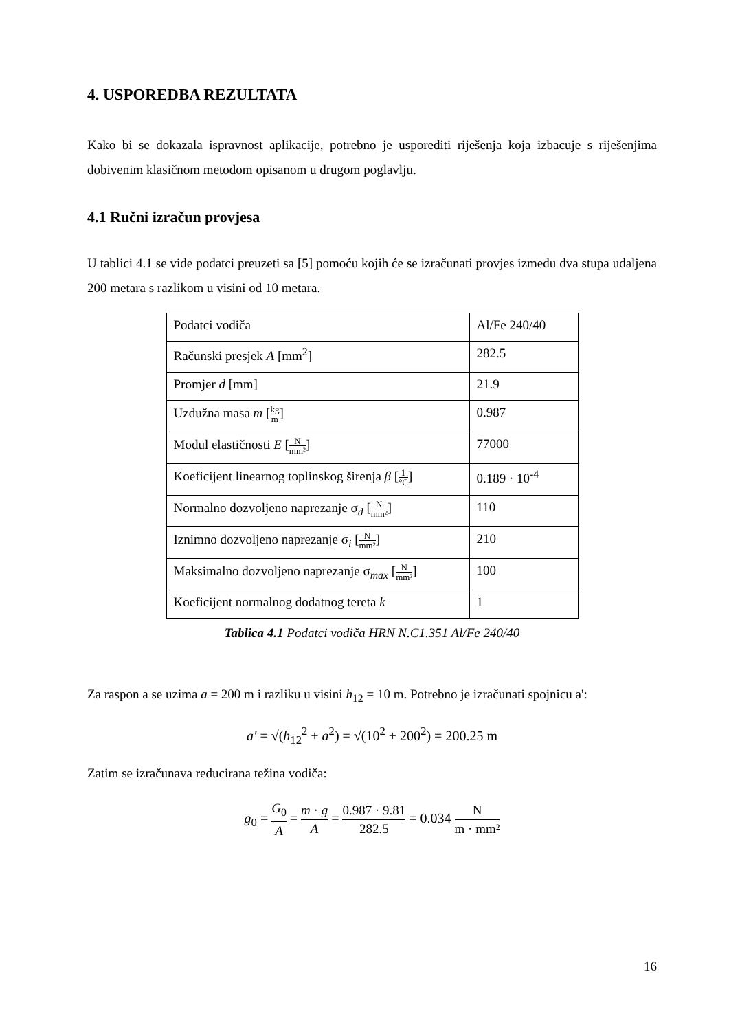4. USPOREDBA REZULTATA
Kako bi se dokazala ispravnost aplikacije, potrebno je usporediti riješenja koja izbacuje s riješenjima dobivenim klasičnom metodom opisanom u drugom poglavlju.
4.1 Ručni izračun provjesa
U tablici 4.1 se vide podatci preuzeti sa [5] pomoću kojih će se izračunati provjes između dva stupa udaljena 200 metara s razlikom u visini od 10 metara.
| Podatci vodiča | Al/Fe 240/40 |
| Računski presjek A [mm<sup>2</sup>] | 282.5 |
| Promjer d [mm] | 21.9 |
| Uzdužna masa m [ kg m ] | 0.987 |
| Modul elastičnosti E [ N mm² ] | 77000 |
| Koeficijent linearnog toplinskog širenja β [ 1 °C ] | 0.189 · 10<sup>-4</sup> |
| Normalno dozvoljeno naprezanje σ<sub>d</sub> [ N mm² ] | 110 |
| Iznimno dozvoljeno naprezanje σ<sub>i</sub> [ N mm² ] | 210 |
| Maksimalno dozvoljeno naprezanje σ<sub>max</sub> [ N mm² ] | 100 |
| Koeficijent normalnog dodatnog tereta k | 1 |
Tablica 4.1 Podatci vodiča HRN N.C1.351 Al/Fe 240/40
Za raspon a se uzima a = 200 m i razliku u visini h<sub>12</sub> = 10 m. Potrebno je izračunati spojnicu a':
a′ = √(h<sub>12</sub><sup>2</sup> + a<sup>2</sup>) = √(10<sup>2</sup> + 200<sup>2</sup>) = 200.25 m
Zatim se izračunava reducirana težina vodiča:
g<sub>0</sub> = G<sub>0</sub> A = m · g A = 0.987 · 9.81 282.5 = 0.034 N m · mm²
16